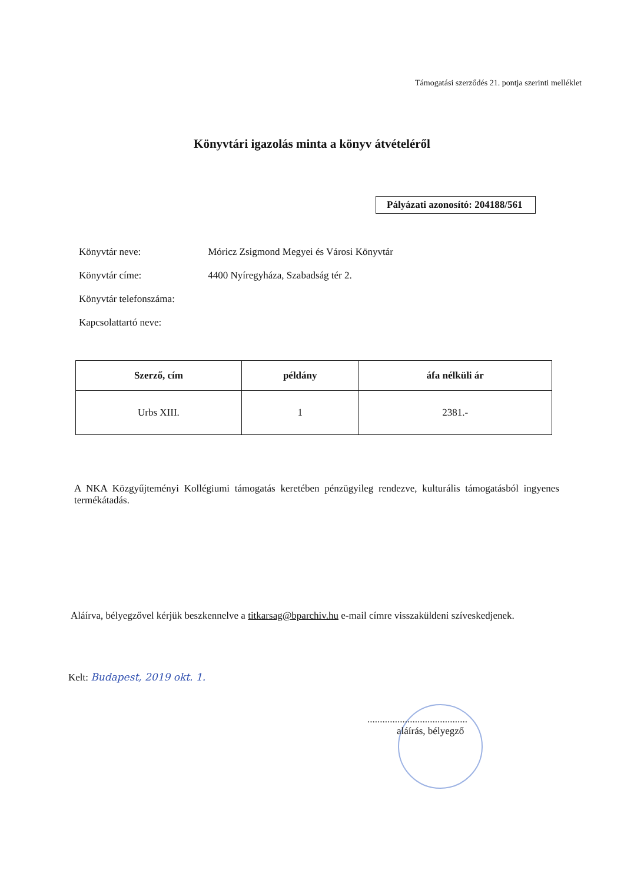Támogatási szerződés 21. pontja szerinti melléklet
Könyvtári igazolás minta a könyv átvételéről
Pályázati azonosító: 204188/561
Könyvtár neve: Móricz Zsigmond Megyei és Városi Könyvtár
Könyvtár címe: 4400 Nyíregyháza, Szabadság tér 2.
Könyvtár telefonszáma:
Kapcsolattartó neve:
| Szerző, cím | példány | áfa nélküli ár |
| --- | --- | --- |
| Urbs XIII. | 1 | 2381.- |
A NKA Közgyűjteményi Kollégiumi támogatás keretében pénzügyileg rendezve, kulturális támogatásból ingyenes termékátadás.
Aláírva, bélyegzővel kérjük beszkennelve a titkarsag@bparchiv.hu e-mail címre visszaküldeni szíveskedjenek.
Kelt: Budapest, 2019 okt. 1.
........................................
aláírás, bélyegző